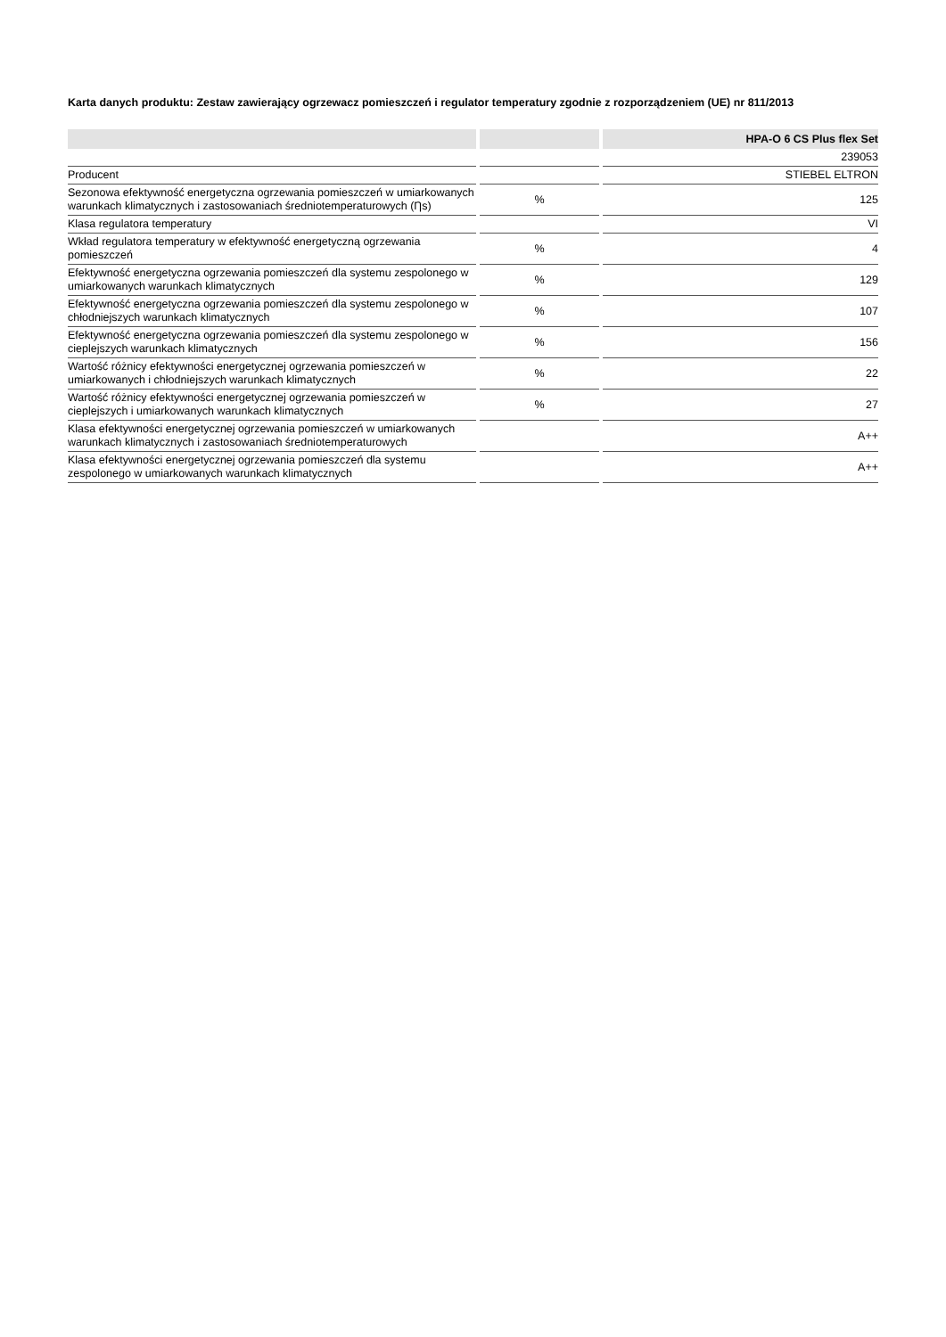Karta danych produktu: Zestaw zawierający ogrzewacz pomieszczeń i regulator temperatury zgodnie z rozporządzeniem (UE) nr 811/2013
| | | HPA-O 6 CS Plus flex Set |
| --- | --- | --- |
| | | 239053 |
| Producent | | STIEBEL ELTRON |
| Sezonowa efektywność energetyczna ogrzewania pomieszczeń w umiarkowanych warunkach klimatycznych i zastosowaniach średniotemperaturowych (Ƞs) | % | 125 |
| Klasa regulatora temperatury | | VI |
| Wkład regulatora temperatury w efektywność energetyczną ogrzewania pomieszczeń | % | 4 |
| Efektywność energetyczna ogrzewania pomieszczeń dla systemu zespolonego w umiarkowanych warunkach klimatycznych | % | 129 |
| Efektywność energetyczna ogrzewania pomieszczeń dla systemu zespolonego w chłodniejszych warunkach klimatycznych | % | 107 |
| Efektywność energetyczna ogrzewania pomieszczeń dla systemu zespolonego w cieplejszych warunkach klimatycznych | % | 156 |
| Wartość różnicy efektywności energetycznej ogrzewania pomieszczeń w umiarkowanych i chłodniejszych warunkach klimatycznych | % | 22 |
| Wartość różnicy efektywności energetycznej ogrzewania pomieszczeń w cieplejszych i umiarkowanych warunkach klimatycznych | % | 27 |
| Klasa efektywności energetycznej ogrzewania pomieszczeń w umiarkowanych warunkach klimatycznych i zastosowaniach średniotemperaturowych | | A++ |
| Klasa efektywności energetycznej ogrzewania pomieszczeń dla systemu zespolonego w umiarkowanych warunkach klimatycznych | | A++ |